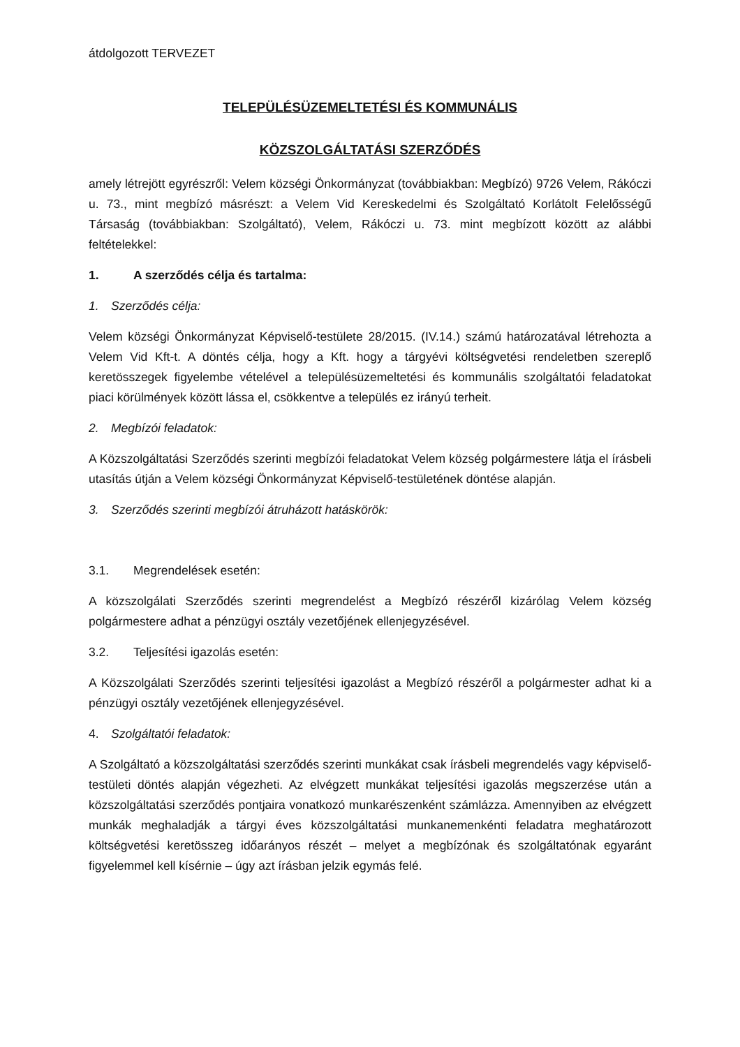átdolgozott TERVEZET
TELEPÜLÉSÜZEMELTETÉSI ÉS KOMMUNÁLIS
KÖZSZOLGÁLTATÁSI SZERZŐDÉS
amely létrejött egyrészről: Velem községi Önkormányzat (továbbiakban: Megbízó) 9726 Velem, Rákóczi u. 73., mint megbízó másrészt: a Velem Vid Kereskedelmi és Szolgáltató Korlátolt Felelősségű Társaság (továbbiakban: Szolgáltató), Velem, Rákóczi u. 73. mint megbízott között az alábbi feltételekkel:
1. A szerződés célja és tartalma:
1. Szerződés célja:
Velem községi Önkormányzat Képviselő-testülete 28/2015. (IV.14.) számú határozatával létrehozta a Velem Vid Kft-t. A döntés célja, hogy a Kft. hogy a tárgyévi költségvetési rendeletben szereplő keretösszegek figyelembe vételével a településüzemeltetési és kommunális szolgáltatói feladatokat piaci körülmények között lássa el, csökkentve a település ez irányú terheit.
2. Megbízói feladatok:
A Közszolgáltatási Szerződés szerinti megbízói feladatokat Velem község polgármestere látja el írásbeli utasítás útján a Velem községi Önkormányzat Képviselő-testületének döntése alapján.
3. Szerződés szerinti megbízói átruházott hatáskörök:
3.1. Megrendelések esetén:
A közszolgálati Szerződés szerinti megrendelést a Megbízó részéről kizárólag Velem község polgármestere adhat a pénzügyi osztály vezetőjének ellenjegyzésével.
3.2. Teljesítési igazolás esetén:
A Közszolgálati Szerződés szerinti teljesítési igazolást a Megbízó részéről a polgármester adhat ki a pénzügyi osztály vezetőjének ellenjegyzésével.
4. Szolgáltatói feladatok:
A Szolgáltató a közszolgáltatási szerződés szerinti munkákat csak írásbeli megrendelés vagy képviselő-testületi döntés alapján végezheti. Az elvégzett munkákat teljesítési igazolás megszerzése után a közszolgáltatási szerződés pontjaira vonatkozó munkarészenként számlázza. Amennyiben az elvégzett munkák meghaladják a tárgyi éves közszolgáltatási munkanemenkénti feladatra meghatározott költségvetési keretösszeg időarányos részét – melyet a megbízónak és szolgáltatónak egyaránt figyelemmel kell kísérnie – úgy azt írásban jelzik egymás felé.